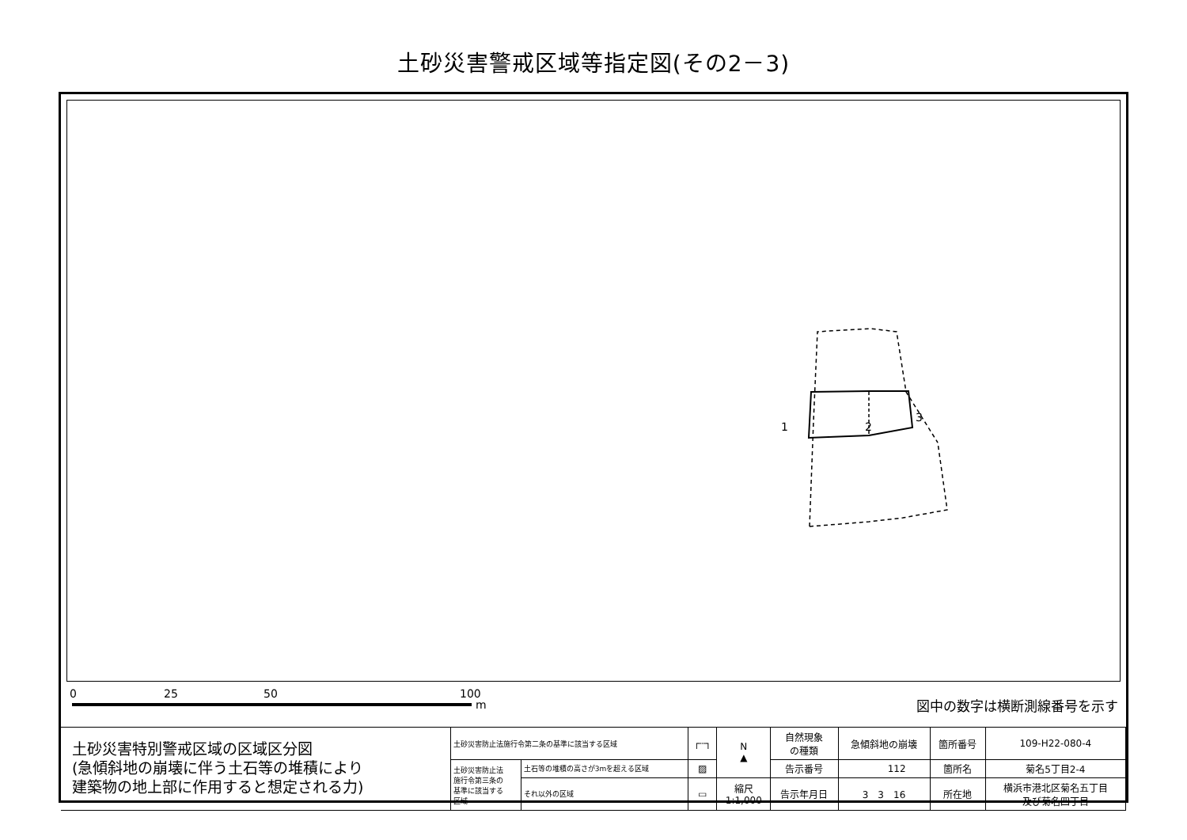土砂災害警戒区域等指定図(その2－3)
1 2
3
0 25 50 100
m 図中の数字は横断測線番号を示す
| 土砂災害特別警戒区域の区域区分図 (急傾斜地の崩壊に伴う土石等の堆積により 建築物の地上部に作用すると想定される力) | 土砂災害防止法施行令第二条の基準に該当する区域 | | ┌┄┐ | N ▲ | 自然現象 の種類 | 急傾斜地の崩壊 | 箇所番号 | 109-H22-080-4 |
| | 土砂災害防止法 施行令第三条の 基準に該当する 区域 | 土石等の堆積の高さが3mを超える区域 | ▨ | | 告示番号 | 112 | 箇所名 | 菊名5丁目2-4 |
| | | それ以外の区域 | ▭ | 縮尺 1:1,000 | 告示年月日 | 3 3 16 | 所在地 | 横浜市港北区菊名五丁目 及び菊名四丁目 |